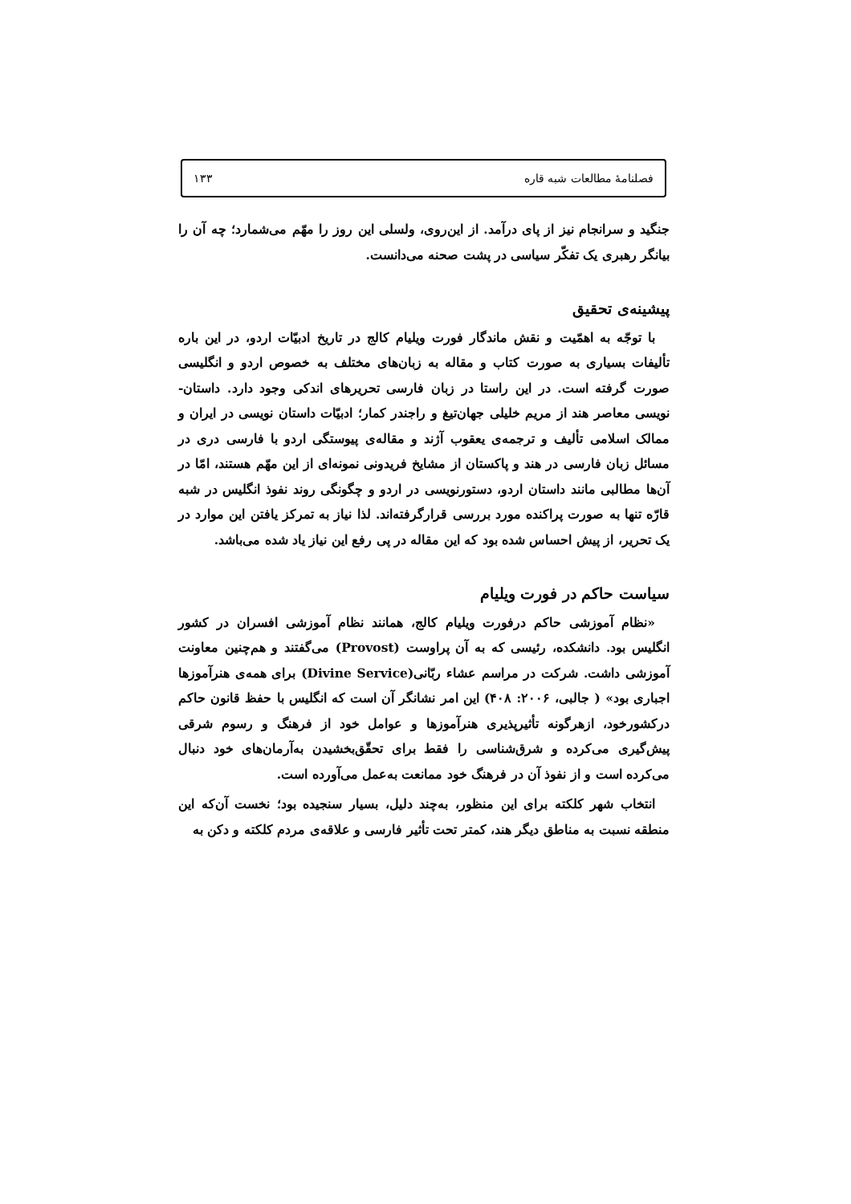فصلنامهٔ مطالعات شبه قاره ۱۳۳
جنگید و سرانجام نیز از پای درآمد. از این‌روی، ولسلی این روز را مهّم می‌شمارد؛ چه آن را بیانگر رهبری یک تفکّر سیاسی در پشت صحنه می‌دانست.
پیشینه‌ی تحقیق
با توجّه به اهمّیت و نقش ماندگار فورت ویلیام کالج در تاریخ ادبیّات اردو، در این باره تألیفات بسیاری به صورت کتاب و مقاله به زبان‌های مختلف به خصوص اردو و انگلیسی صورت گرفته است. در این راستا در زبان فارسی تحریرهای اندکی وجود دارد. داستان-نویسی معاصر هند از مریم خلیلی جهان‌تیغ و راجندر کمار؛ ادبیّات داستان نویسی در ایران و ممالک اسلامی تألیف و ترجمه‌ی یعقوب آژند و مقاله‌ی پیوستگی اردو با فارسی دری در مسائل زبان فارسی در هند و پاکستان از مشایخ فریدونی نمونه‌ای از این مهّم هستند، امّا در آن‌ها مطالبی مانند داستان اردو، دستورنویسی در اردو و چگونگی روند نفوذ انگلیس در شبه قارّه تنها به صورت پراکنده مورد بررسی قرارگرفته‌اند. لذا نیاز به تمرکز یافتن این موارد در یک تحریر، از پیش احساس شده بود که این مقاله در پی رفع این نیاز یاد شده می‌باشد.
سیاست حاکم در فورت ویلیام
«نظام آموزشی حاکم درفورت ویلیام کالج، همانند نظام آموزشی افسران در کشور انگلیس بود. دانشکده، رئیسی که به آن پراوست (Provost) می‌گفتند و هم‌چنین معاونت آموزشی داشت. شرکت در مراسم عشاء ربّانی(Divine Service) برای همه‌ی هنرآموزها اجباری بود» ( جالبی، ۲۰۰۶: ۴۰۸) این امر نشانگر آن است که انگلیس با حفظ قانون حاکم درکشورخود، ازهرگونه تأثیرپذیری هنرآموزها و عوامل خود از فرهنگ و رسوم شرقی پیش‌گیری می‌کرده و شرق‌شناسی را فقط برای تحقّق‌بخشیدن به‌آرمان‌های خود دنبال می‌کرده است و از نفوذ آن در فرهنگ خود ممانعت به‌عمل می‌آورده است.
انتخاب شهر کلکته برای این منظور، به‌چند دلیل، بسیار سنجیده بود؛ نخست آن‌که این منطقه نسبت به مناطق دیگر هند، کمتر تحت تأثیر فارسی و علاقه‌ی مردم کلکته و دکن به